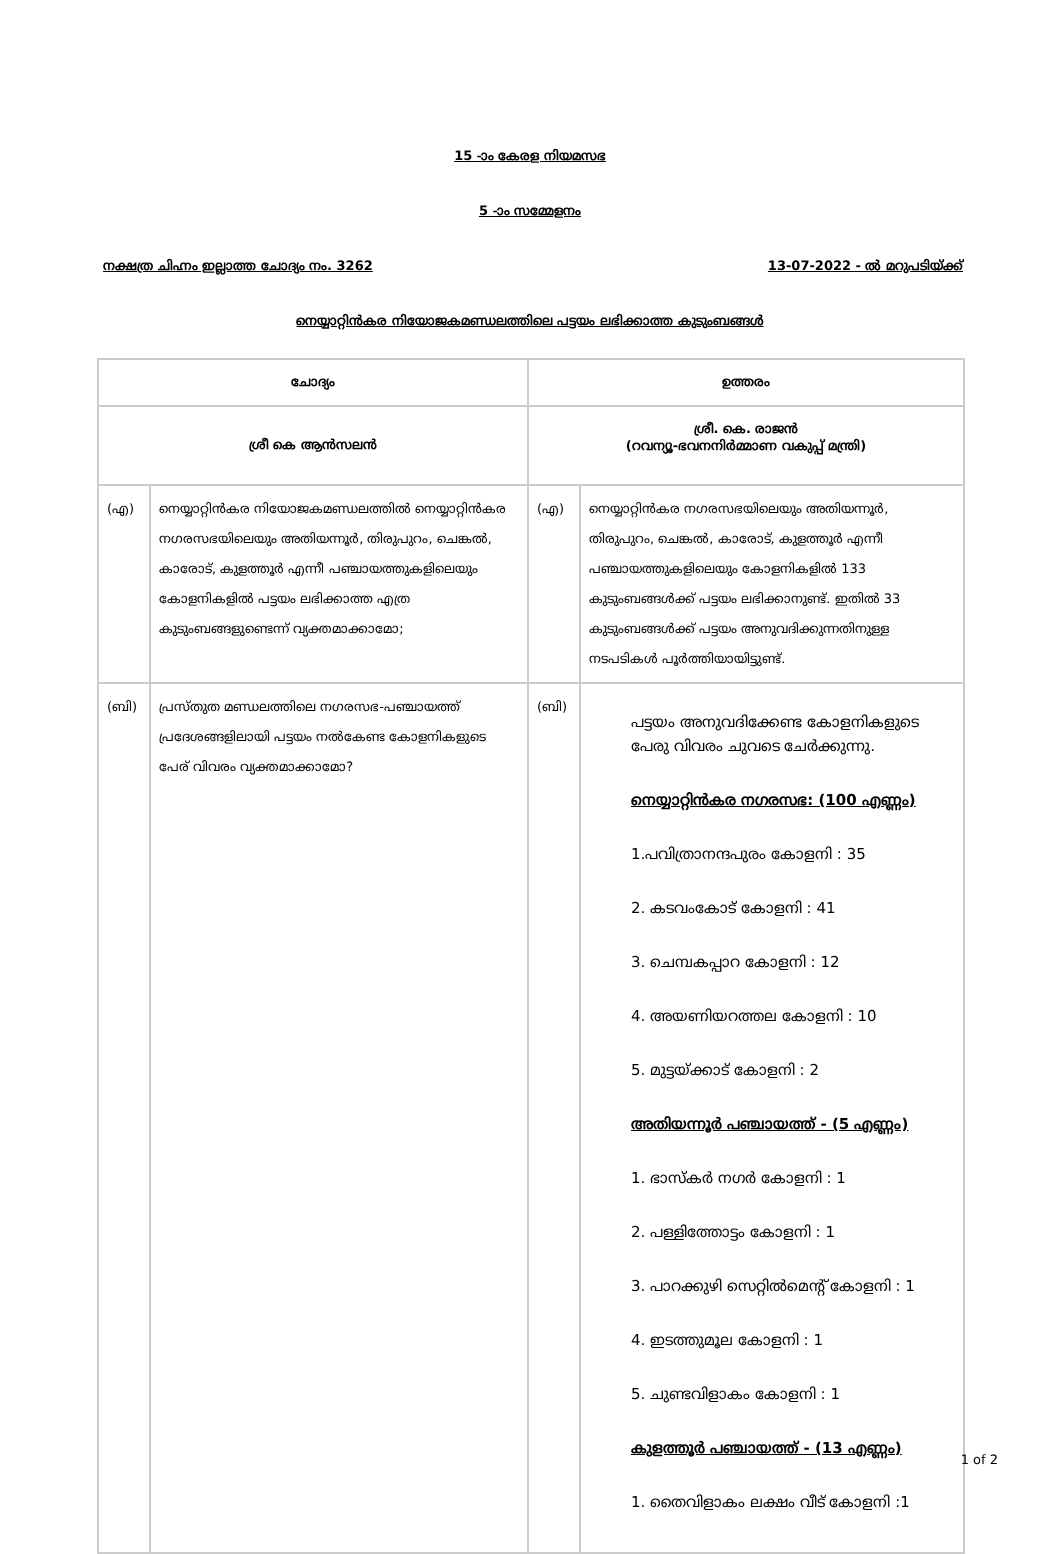15 -ാം കേരള നിയമസഭ
5 -ാം സമ്മേളനം
നക്ഷത്ര ചിഹ്നം ഇല്ലാത്ത ചോദ്യം നം. 3262 13-07-2022 - ൽ മറുപടിയ്ക്ക്
നെയ്യാറ്റിൻകര നിയോജകമണ്ഡലത്തിലെ പട്ടയം ലഭിക്കാത്ത കുടുംബങ്ങൾ
| ചോദ്യം | | ഉത്തരം | |
| --- | --- | --- | --- |
| ശ്രീ കെ ആൻസലൻ | | ശ്രീ. കെ. രാജൻ (റവന്യൂ-ഭവനനിർമ്മാണ വകുപ്പ് മന്ത്രി) | |
| (എ) | നെയ്യാറ്റിൻകര നിയോജകമണ്ഡലത്തിൽ നെയ്യാറ്റിൻകര നഗരസഭയിലെയും അതിയന്നൂർ, തിരുപുറം, ചെങ്കൽ, കാരോട്, കുളത്തൂർ എന്നീ പഞ്ചായത്തുകളിലെയും കോളനികളിൽ പട്ടയം ലഭിക്കാത്ത എത്ര കുടുംബങ്ങളുണ്ടെന്ന് വ്യക്തമാക്കാമോ; | (എ) | നെയ്യാറ്റിൻകര നഗരസഭയിലെയും അതിയന്നൂർ, തിരുപുറം, ചെങ്കൽ, കാരോട്, കുളത്തൂർ എന്നീ പഞ്ചായത്തുകളിലെയും കോളനികളിൽ 133 കുടുംബങ്ങൾക്ക് പട്ടയം ലഭിക്കാനുണ്ട്. ഇതിൽ 33 കുടുംബങ്ങൾക്ക് പട്ടയം അനുവദിക്കുന്നതിനുള്ള നടപടികൾ പൂർത്തിയായിട്ടുണ്ട്. |
| (ബി) | പ്രസ്തുത മണ്ഡലത്തിലെ നഗരസഭ-പഞ്ചായത്ത് പ്രദേശങ്ങളിലായി പട്ടയം നൽകേണ്ട കോളനികളുടെ പേര് വിവരം വ്യക്തമാക്കാമോ? | (ബി) | പട്ടയം അനുവദിക്കേണ്ട കോളനികളുടെ പേരു വിവരം ചുവടെ ചേർക്കുന്നു. നെയ്യാറ്റിൻകര നഗരസഭ: (100 എണ്ണം) 1.പവിത്രാനന്ദപുരം കോളനി : 35 2. കടവംകോട് കോളനി : 41 3. ചെമ്പകപ്പാറ കോളനി : 12 4. അയണിയറത്തല കോളനി : 10 5. മുട്ടയ്ക്കാട് കോളനി : 2 അതിയന്നൂർ പഞ്ചായത്ത് - (5 എണ്ണം) 1. ഭാസ്കർ നഗർ കോളനി : 1 2. പള്ളിത്തോട്ടം കോളനി : 1 3. പാറക്കുഴി സെറ്റിൽമെന്റ് കോളനി : 1 4. ഇടത്തുമൂല കോളനി : 1 5. ചുണ്ടവിളാകം കോളനി : 1 കുളത്തൂർ പഞ്ചായത്ത് - (13 എണ്ണം) 1. തൈവിളാകം ലക്ഷം വീട് കോളനി :1 |
1 of 2